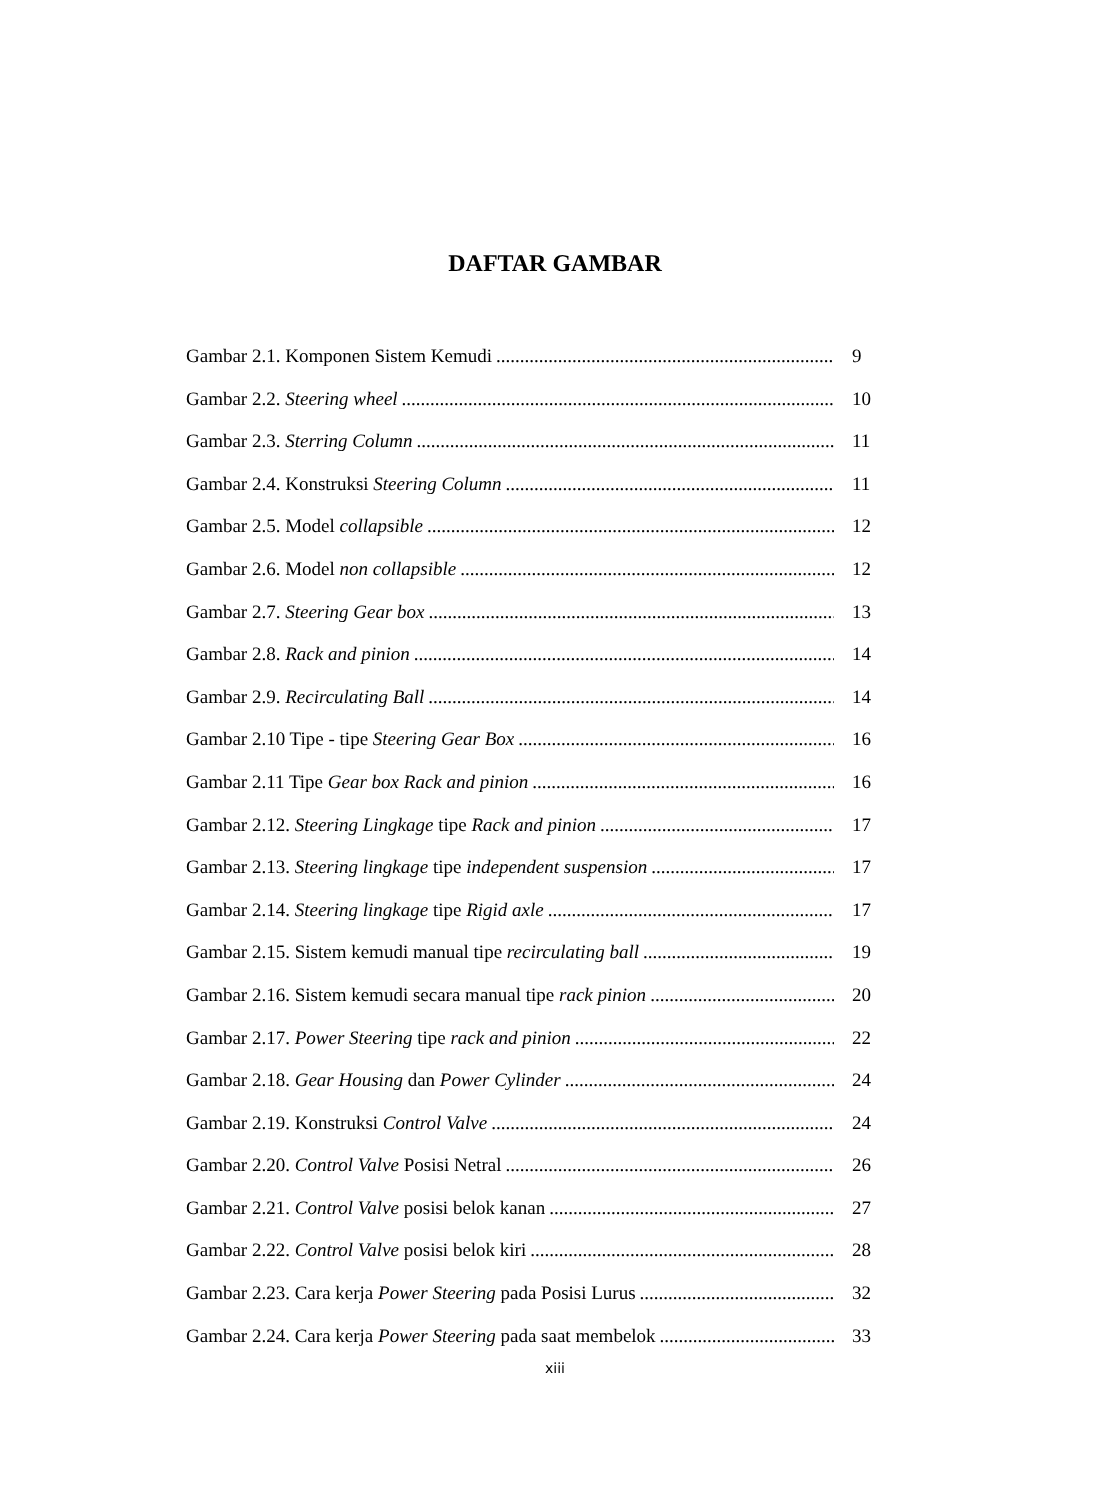DAFTAR GAMBAR
Gambar 2.1. Komponen Sistem Kemudi 9
Gambar 2.2. Steering wheel 10
Gambar 2.3. Sterring Column 11
Gambar 2.4. Konstruksi Steering Column 11
Gambar 2.5. Model collapsible 12
Gambar 2.6. Model non collapsible 12
Gambar 2.7. Steering Gear box 13
Gambar 2.8. Rack and pinion 14
Gambar 2.9. Recirculating Ball 14
Gambar 2.10 Tipe - tipe Steering Gear Box 16
Gambar 2.11 Tipe Gear box Rack and pinion 16
Gambar 2.12. Steering Lingkage tipe Rack and pinion 17
Gambar 2.13. Steering lingkage tipe independent suspension 17
Gambar 2.14. Steering lingkage tipe Rigid axle 17
Gambar 2.15. Sistem kemudi manual tipe recirculating ball 19
Gambar 2.16. Sistem kemudi secara manual tipe rack pinion 20
Gambar 2.17. Power Steering tipe rack and pinion 22
Gambar 2.18. Gear Housing dan Power Cylinder 24
Gambar 2.19. Konstruksi Control Valve 24
Gambar 2.20. Control Valve Posisi Netral 26
Gambar 2.21. Control Valve posisi belok kanan 27
Gambar 2.22. Control Valve posisi belok kiri 28
Gambar 2.23. Cara kerja Power Steering pada Posisi Lurus 32
Gambar 2.24. Cara kerja Power Steering pada saat membelok 33
xiii